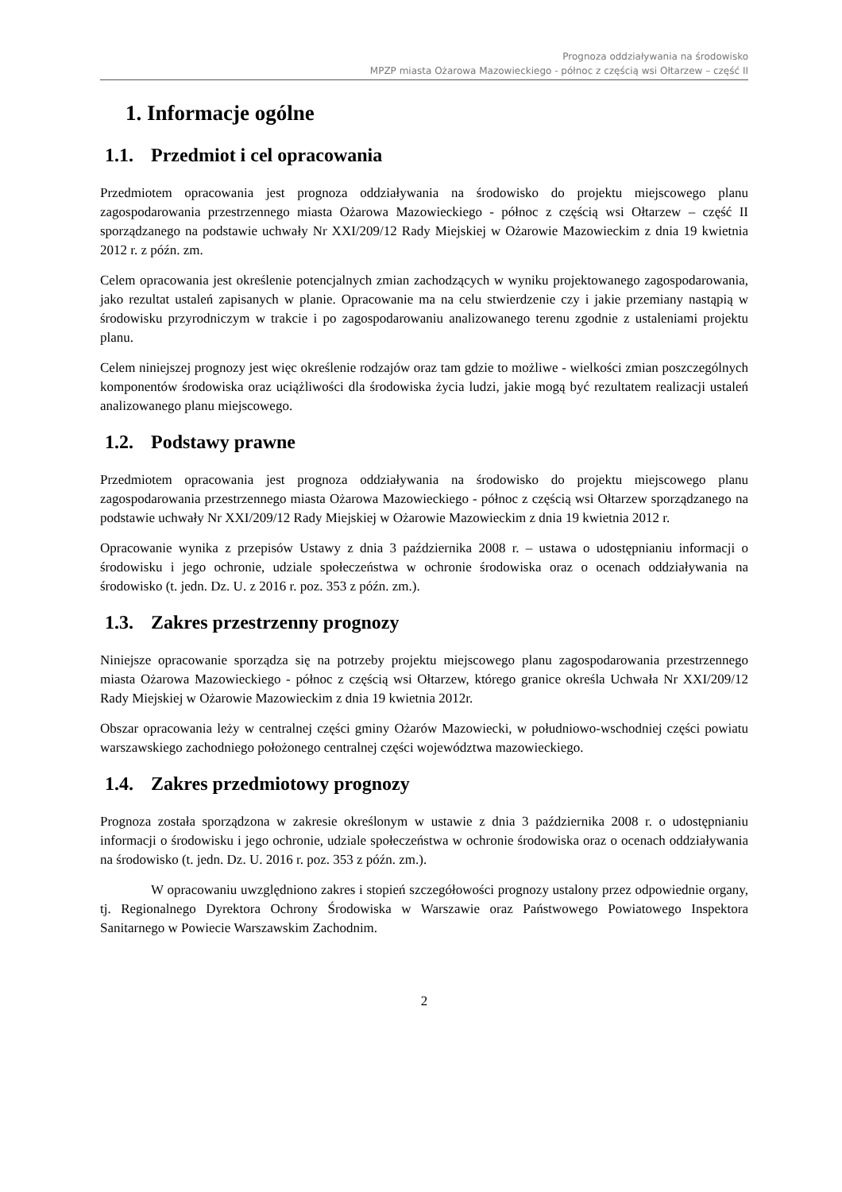Prognoza oddziaływania na środowisko
MPZP miasta Ożarowa Mazowieckiego - północ z częścią wsi Ołtarzew – część II
1. Informacje ogólne
1.1. Przedmiot i cel opracowania
Przedmiotem opracowania jest prognoza oddziaływania na środowisko do projektu miejscowego planu zagospodarowania przestrzennego miasta Ożarowa Mazowieckiego - północ z częścią wsi Ołtarzew – część II sporządzanego na podstawie uchwały Nr XXI/209/12 Rady Miejskiej w Ożarowie Mazowieckim z dnia 19 kwietnia 2012 r. z późn. zm.
Celem opracowania jest określenie potencjalnych zmian zachodzących w wyniku projektowanego zagospodarowania, jako rezultat ustaleń zapisanych w planie. Opracowanie ma na celu stwierdzenie czy i jakie przemiany nastąpią w środowisku przyrodniczym w trakcie i po zagospodarowaniu analizowanego terenu zgodnie z ustaleniami projektu planu.
Celem niniejszej prognozy jest więc określenie rodzajów oraz tam gdzie to możliwe - wielkości zmian poszczególnych komponentów środowiska oraz uciążliwości dla środowiska życia ludzi, jakie mogą być rezultatem realizacji ustaleń analizowanego planu miejscowego.
1.2. Podstawy prawne
Przedmiotem opracowania jest prognoza oddziaływania na środowisko do projektu miejscowego planu zagospodarowania przestrzennego miasta Ożarowa Mazowieckiego - północ z częścią wsi Ołtarzew sporządzanego na podstawie uchwały Nr XXI/209/12 Rady Miejskiej w Ożarowie Mazowieckim z dnia 19 kwietnia 2012 r.
Opracowanie wynika z przepisów Ustawy z dnia 3 października 2008 r. – ustawa o udostępnianiu informacji o środowisku i jego ochronie, udziale społeczeństwa w ochronie środowiska oraz o ocenach oddziaływania na środowisko (t. jedn. Dz. U. z 2016 r. poz. 353 z późn. zm.).
1.3. Zakres przestrzenny prognozy
Niniejsze opracowanie sporządza się na potrzeby projektu miejscowego planu zagospodarowania przestrzennego miasta Ożarowa Mazowieckiego - północ z częścią wsi Ołtarzew, którego granice określa Uchwała Nr XXI/209/12 Rady Miejskiej w Ożarowie Mazowieckim z dnia 19 kwietnia 2012r.
Obszar opracowania leży w centralnej części gminy Ożarów Mazowiecki, w południowo-wschodniej części powiatu warszawskiego zachodniego położonego centralnej części województwa mazowieckiego.
1.4. Zakres przedmiotowy prognozy
Prognoza została sporządzona w zakresie określonym w ustawie z dnia 3 października 2008 r. o udostępnianiu informacji o środowisku i jego ochronie, udziale społeczeństwa w ochronie środowiska oraz o ocenach oddziaływania na środowisko (t. jedn. Dz. U. 2016 r. poz. 353 z późn. zm.).
W opracowaniu uwzględniono zakres i stopień szczegółowości prognozy ustalony przez odpowiednie organy, tj. Regionalnego Dyrektora Ochrony Środowiska w Warszawie oraz Państwowego Powiatowego Inspektora Sanitarnego w Powiecie Warszawskim Zachodnim.
2